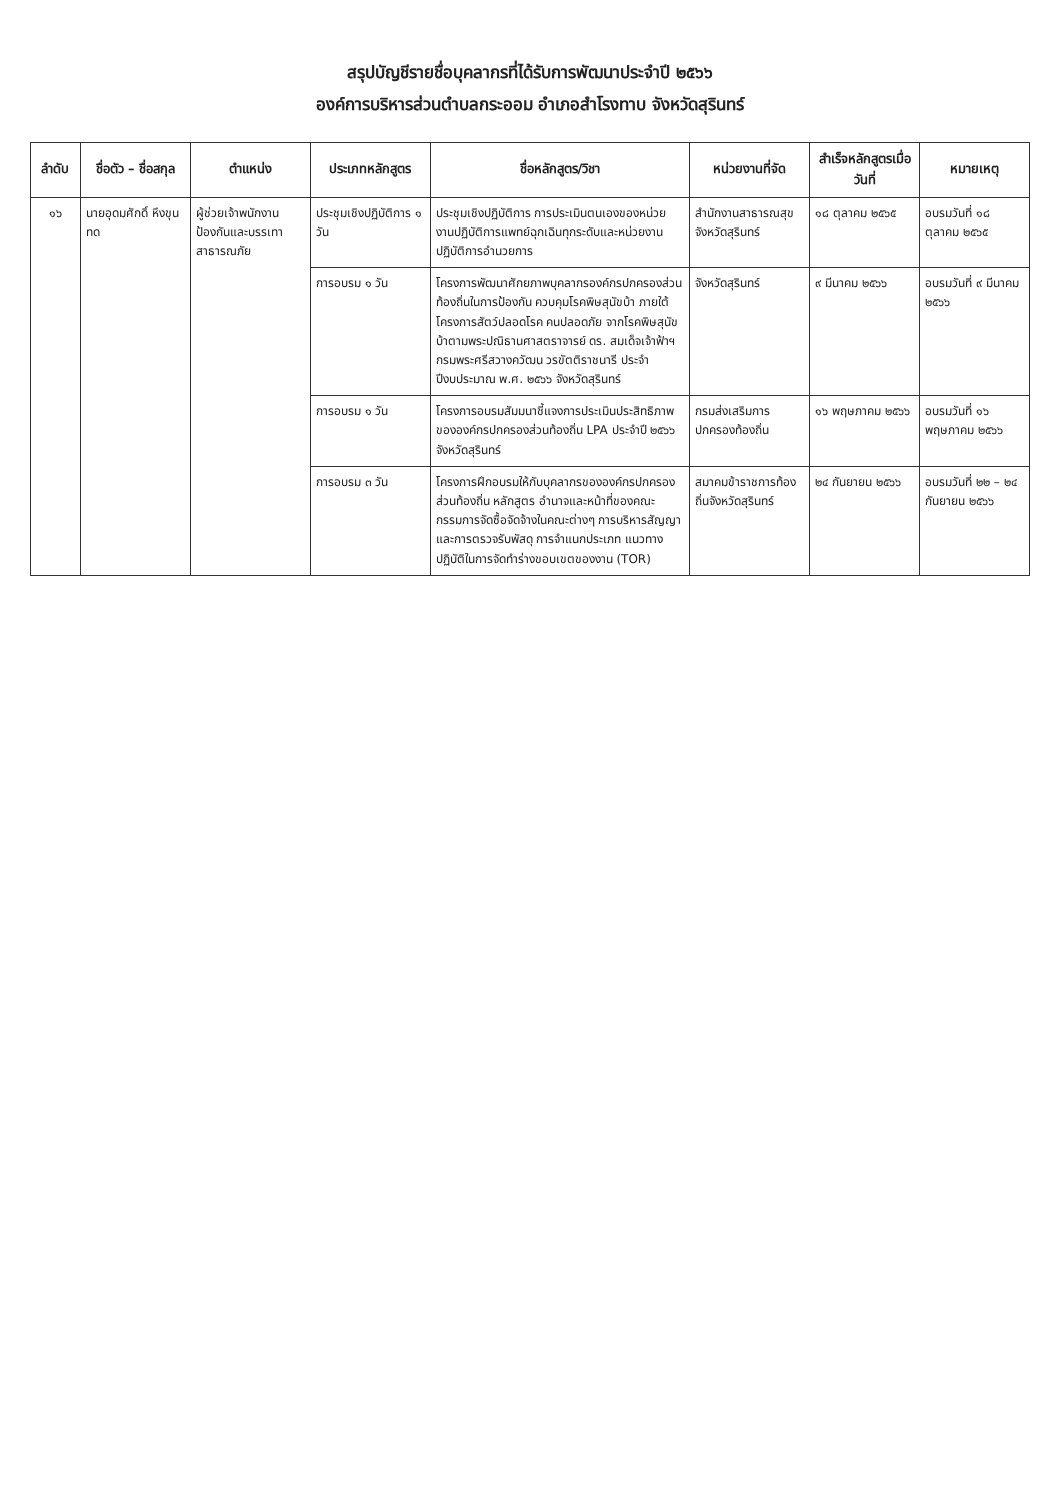สรุปบัญชีรายชื่อบุคลากรที่ได้รับการพัฒนาประจำปี ๒๕๖๖
องค์การบริหารส่วนตำบลกระออม อำเภอสำโรงทาบ จังหวัดสุรินทร์
| ลำดับ | ชื่อตัว – ชื่อสกุล | ตำแหน่ง | ประเภทหลักสูตร | ชื่อหลักสูตร/วิชา | หน่วยงานที่จัด | สำเร็จหลักสูตรเมื่อวันที่ | หมายเหตุ |
| --- | --- | --- | --- | --- | --- | --- | --- |
| ๑๖ | นายอุดมศักดิ์ หึงขุนทด | ผู้ช่วยเจ้าพนักงานป้องกันและบรรเทาสาธารณภัย | ประชุมเชิงปฏิบัติการ ๑ วัน | ประชุมเชิงปฏิบัติการ การประเมินตนเองของหน่วยงานปฏิบัติการแพทย์ฉุกเฉินทุกระดับและหน่วยงานปฏิบัติการอำนวยการ | สำนักงานสาธารณสุขจังหวัดสุรินทร์ | ๑๘ ตุลาคม ๒๕๖๕ | อบรมวันที่ ๑๘ ตุลาคม ๒๕๖๕ |
| | | | การอบรม ๑ วัน | โครงการพัฒนาศักยภาพบุคลากรองค์กรปกครองส่วนท้องถิ่นในการป้องกัน ควบคุมโรคพิษสุนัขบ้า ภายใต้โครงการสัตว์ปลอดโรค คนปลอดภัย จากโรคพิษสุนัขบ้าตามพระปณิธานศาสตราจารย์ ดร. สมเด็จเจ้าฟ้าฯ กรมพระศรีสวางควัฒน วรขัตติราชนารี ประจำปีงบประมาณ พ.ศ. ๒๕๖๖ จังหวัดสุรินทร์ | จังหวัดสุรินทร์ | ๙ มีนาคม ๒๕๖๖ | อบรมวันที่ ๙ มีนาคม ๒๕๖๖ |
| | | | การอบรม ๑ วัน | โครงการอบรมสัมมนาชี้แจงการประเมินประสิทธิภาพขององค์กรปกครองส่วนท้องถิ่น LPA ประจำปี ๒๕๖๖ จังหวัดสุรินทร์ | กรมส่งเสริมการปกครองท้องถิ่น | ๑๖ พฤษภาคม ๒๕๖๖ | อบรมวันที่ ๑๖ พฤษภาคม ๒๕๖๖ |
| | | | การอบรม ๓ วัน | โครงการฝึกอบรมให้กับบุคลากรขององค์กรปกครองส่วนท้องถิ่น หลักสูตร อำนาจและหน้าที่ของคณะกรรมการจัดซื้อจัดจ้างในคณะต่างๆ การบริหารสัญญาและการตรวจรับพัสดุ การจำแนกประเภท แนวทางปฏิบัติในการจัดทำร่างขอบเขตของงาน (TOR) | สมาคมข้าราชการท้องถิ่นจังหวัดสุรินทร์ | ๒๔ กันยายน ๒๕๖๖ | อบรมวันที่ ๒๒ – ๒๔ กันยายน ๒๕๖๖ |